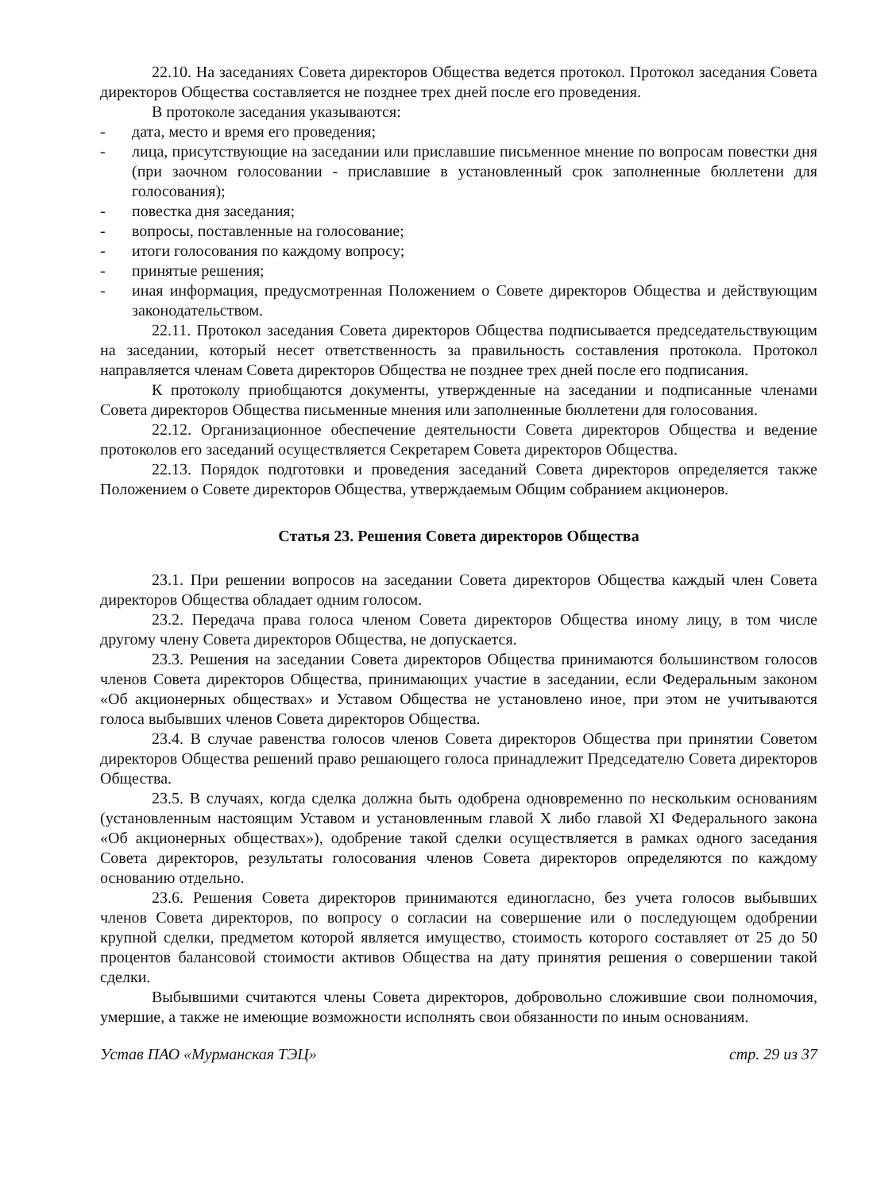22.10. На заседаниях Совета директоров Общества ведется протокол. Протокол заседания Совета директоров Общества составляется не позднее трех дней после его проведения.
В протоколе заседания указываются:
- дата, место и время его проведения;
- лица, присутствующие на заседании или приславшие письменное мнение по вопросам повестки дня (при заочном голосовании - приславшие в установленный срок заполненные бюллетени для голосования);
- повестка дня заседания;
- вопросы, поставленные на голосование;
- итоги голосования по каждому вопросу;
- принятые решения;
- иная информация, предусмотренная Положением о Совете директоров Общества и действующим законодательством.
22.11. Протокол заседания Совета директоров Общества подписывается председательствующим на заседании, который несет ответственность за правильность составления протокола. Протокол направляется членам Совета директоров Общества не позднее трех дней после его подписания.
К протоколу приобщаются документы, утвержденные на заседании и подписанные членами Совета директоров Общества письменные мнения или заполненные бюллетени для голосования.
22.12. Организационное обеспечение деятельности Совета директоров Общества и ведение протоколов его заседаний осуществляется Секретарем Совета директоров Общества.
22.13. Порядок подготовки и проведения заседаний Совета директоров определяется также Положением о Совете директоров Общества, утверждаемым Общим собранием акционеров.
Статья 23. Решения Совета директоров Общества
23.1. При решении вопросов на заседании Совета директоров Общества каждый член Совета директоров Общества обладает одним голосом.
23.2. Передача права голоса членом Совета директоров Общества иному лицу, в том числе другому члену Совета директоров Общества, не допускается.
23.3. Решения на заседании Совета директоров Общества принимаются большинством голосов членов Совета директоров Общества, принимающих участие в заседании, если Федеральным законом «Об акционерных обществах» и Уставом Общества не установлено иное, при этом не учитываются голоса выбывших членов Совета директоров Общества.
23.4. В случае равенства голосов членов Совета директоров Общества при принятии Советом директоров Общества решений право решающего голоса принадлежит Председателю Совета директоров Общества.
23.5. В случаях, когда сделка должна быть одобрена одновременно по нескольким основаниям (установленным настоящим Уставом и установленным главой X либо главой XI Федерального закона «Об акционерных обществах»), одобрение такой сделки осуществляется в рамках одного заседания Совета директоров, результаты голосования членов Совета директоров определяются по каждому основанию отдельно.
23.6. Решения Совета директоров принимаются единогласно, без учета голосов выбывших членов Совета директоров, по вопросу о согласии на совершение или о последующем одобрении крупной сделки, предметом которой является имущество, стоимость которого составляет от 25 до 50 процентов балансовой стоимости активов Общества на дату принятия решения о совершении такой сделки.
Выбывшими считаются члены Совета директоров, добровольно сложившие свои полномочия, умершие, а также не имеющие возможности исполнять свои обязанности по иным основаниям.
Устав ПАО «Мурманская ТЭЦ» стр. 29 из 37